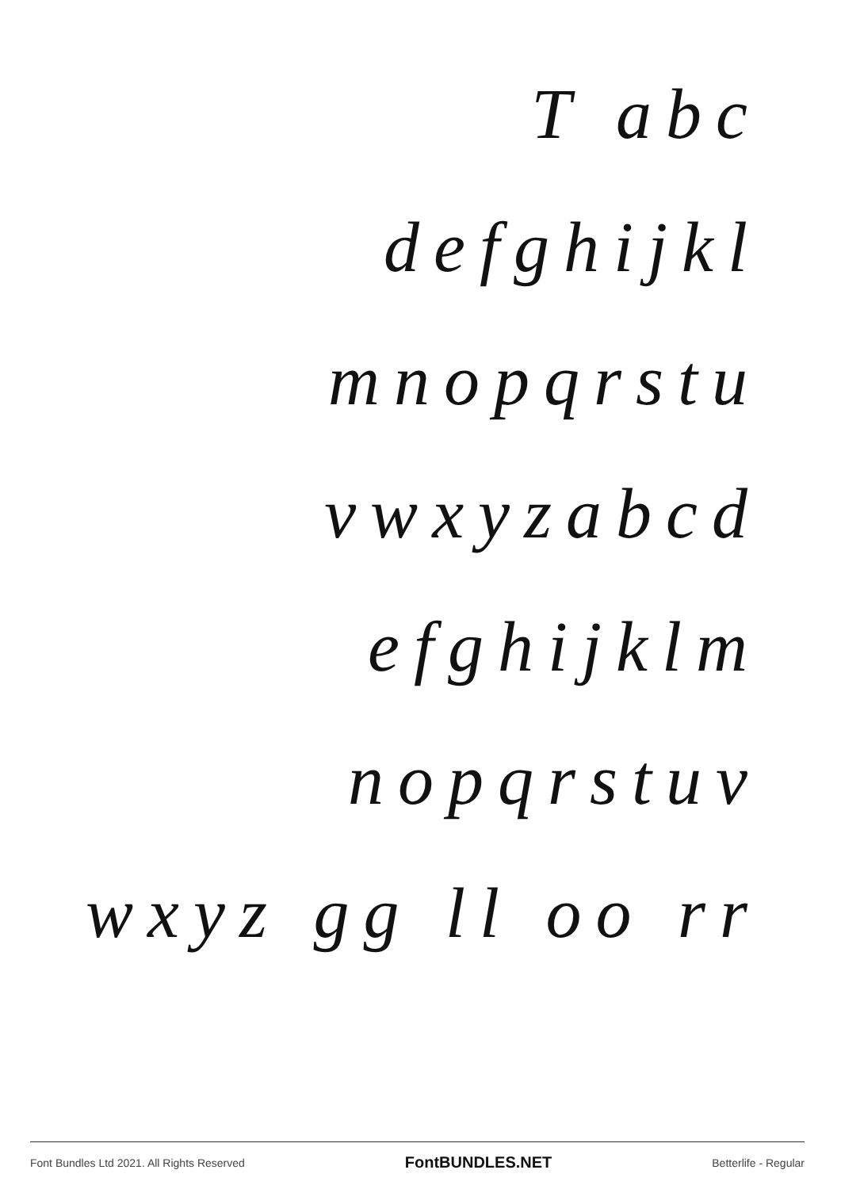T abc
defghijkl
mnopqrstu
vwxyzabcd
efghijklm
nopqrstuv
wxyz gg ll oo rr
Font Bundles Ltd 2021. All Rights Reserved FontBUNDLES.NET Betterlife - Regular